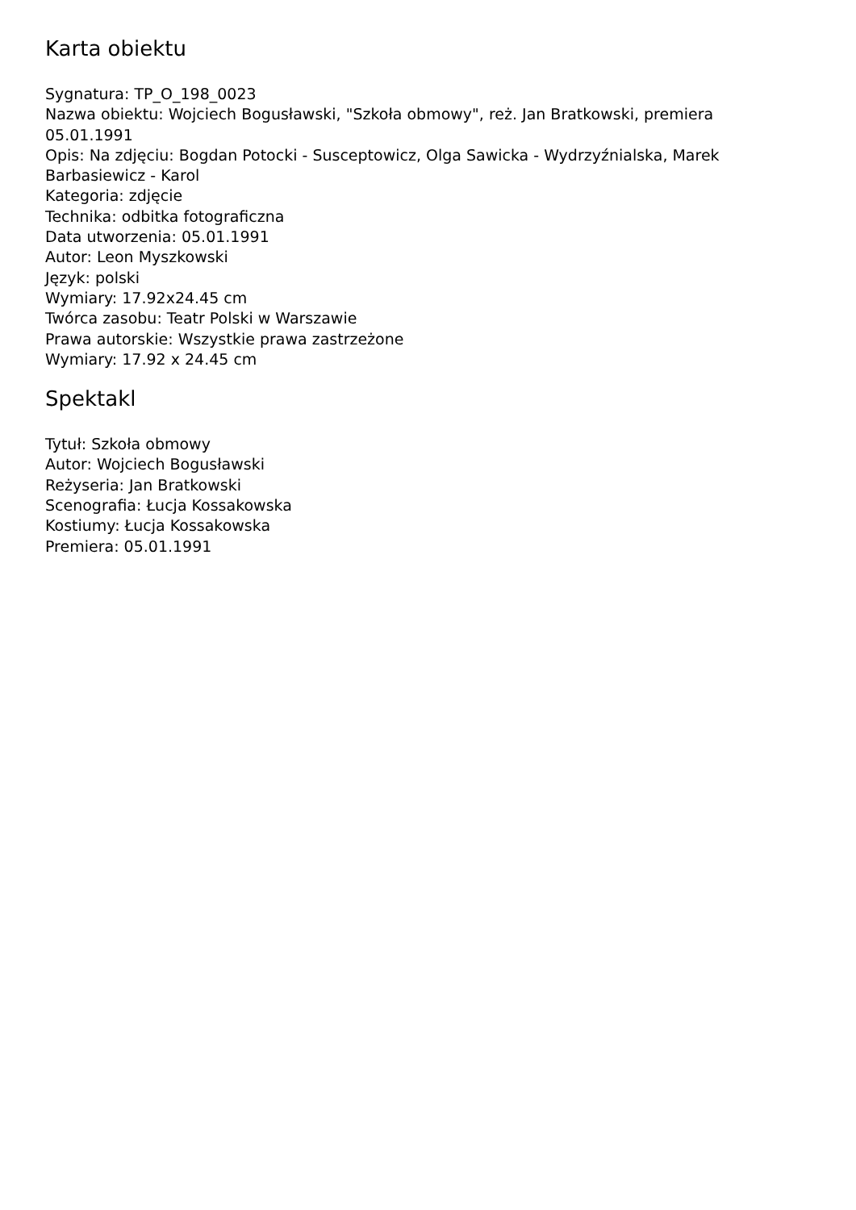Karta obiektu
Sygnatura: TP_O_198_0023
Nazwa obiektu: Wojciech Bogusławski, "Szkoła obmowy", reż. Jan Bratkowski, premiera 05.01.1991
Opis: Na zdjęciu: Bogdan Potocki - Susceptowicz, Olga Sawicka - Wydrzyźnialska, Marek Barbasiewicz - Karol
Kategoria: zdjęcie
Technika: odbitka fotograficzna
Data utworzenia: 05.01.1991
Autor: Leon Myszkowski
Język: polski
Wymiary: 17.92x24.45 cm
Twórca zasobu: Teatr Polski w Warszawie
Prawa autorskie: Wszystkie prawa zastrzeżone
Wymiary: 17.92 x 24.45 cm
Spektakl
Tytuł: Szkoła obmowy
Autor: Wojciech Bogusławski
Reżyseria: Jan Bratkowski
Scenografia: Łucja Kossakowska
Kostiumy: Łucja Kossakowska
Premiera: 05.01.1991